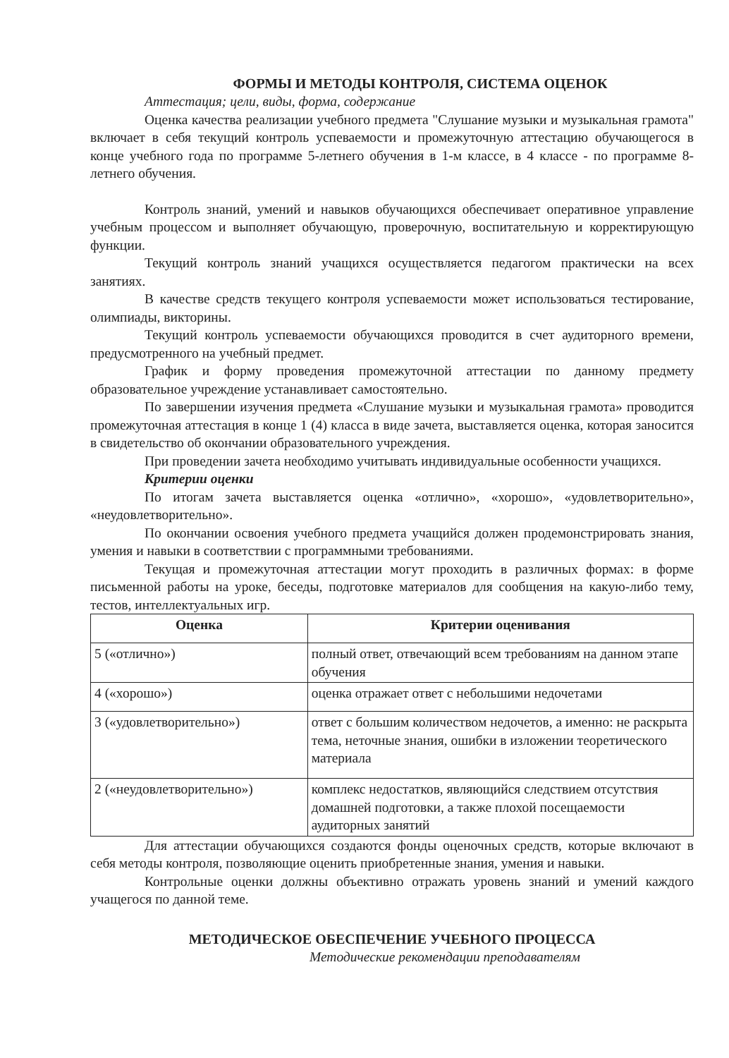ФОРМЫ И МЕТОДЫ КОНТРОЛЯ, СИСТЕМА ОЦЕНОК
Аттестация; цели, виды, форма, содержание
Оценка качества реализации учебного предмета "Слушание музыки и музыкальная грамота" включает в себя текущий контроль успеваемости и промежуточную аттестацию обучающегося в конце учебного года по программе 5-летнего обучения в 1-м классе, в 4 классе - по программе 8-летнего обучения.
Контроль знаний, умений и навыков обучающихся обеспечивает оперативное управление учебным процессом и выполняет обучающую, проверочную, воспитательную и корректирующую функции.
Текущий контроль знаний учащихся осуществляется педагогом практически на всех занятиях.
В качестве средств текущего контроля успеваемости может использоваться тестирование, олимпиады, викторины.
Текущий контроль успеваемости обучающихся проводится в счет аудиторного времени, предусмотренного на учебный предмет.
График и форму проведения промежуточной аттестации по данному предмету образовательное учреждение устанавливает самостоятельно.
По завершении изучения предмета «Слушание музыки и музыкальная грамота» проводится промежуточная аттестация в конце 1 (4) класса в виде зачета, выставляется оценка, которая заносится в свидетельство об окончании образовательного учреждения.
При проведении зачета необходимо учитывать индивидуальные особенности учащихся.
Критерии оценки
По итогам зачета выставляется оценка «отлично», «хорошо», «удовлетворительно», «неудовлетворительно».
По окончании освоения учебного предмета учащийся должен продемонстрировать знания, умения и навыки в соответствии с программными требованиями.
Текущая и промежуточная аттестации могут проходить в различных формах: в форме письменной работы на уроке, беседы, подготовке материалов для сообщения на какую-либо тему, тестов, интеллектуальных игр.
| Оценка | Критерии оценивания |
| --- | --- |
| 5 («отлично») | полный ответ, отвечающий всем требованиям на данном этапе обучения |
| 4 («хорошо») | оценка отражает ответ с небольшими недочетами |
| 3 («удовлетворительно») | ответ с большим количеством недочетов, а именно: не раскрыта тема, неточные знания, ошибки в изложении теоретического материала |
| 2 («неудовлетворительно») | комплекс недостатков, являющийся следствием отсутствия домашней подготовки, а также плохой посещаемости аудиторных занятий |
Для аттестации обучающихся создаются фонды оценочных средств, которые включают в себя методы контроля, позволяющие оценить приобретенные знания, умения и навыки.
Контрольные оценки должны объективно отражать уровень знаний и умений каждого учащегося по данной теме.
МЕТОДИЧЕСКОЕ ОБЕСПЕЧЕНИЕ УЧЕБНОГО ПРОЦЕССА
Методические рекомендации преподавателям